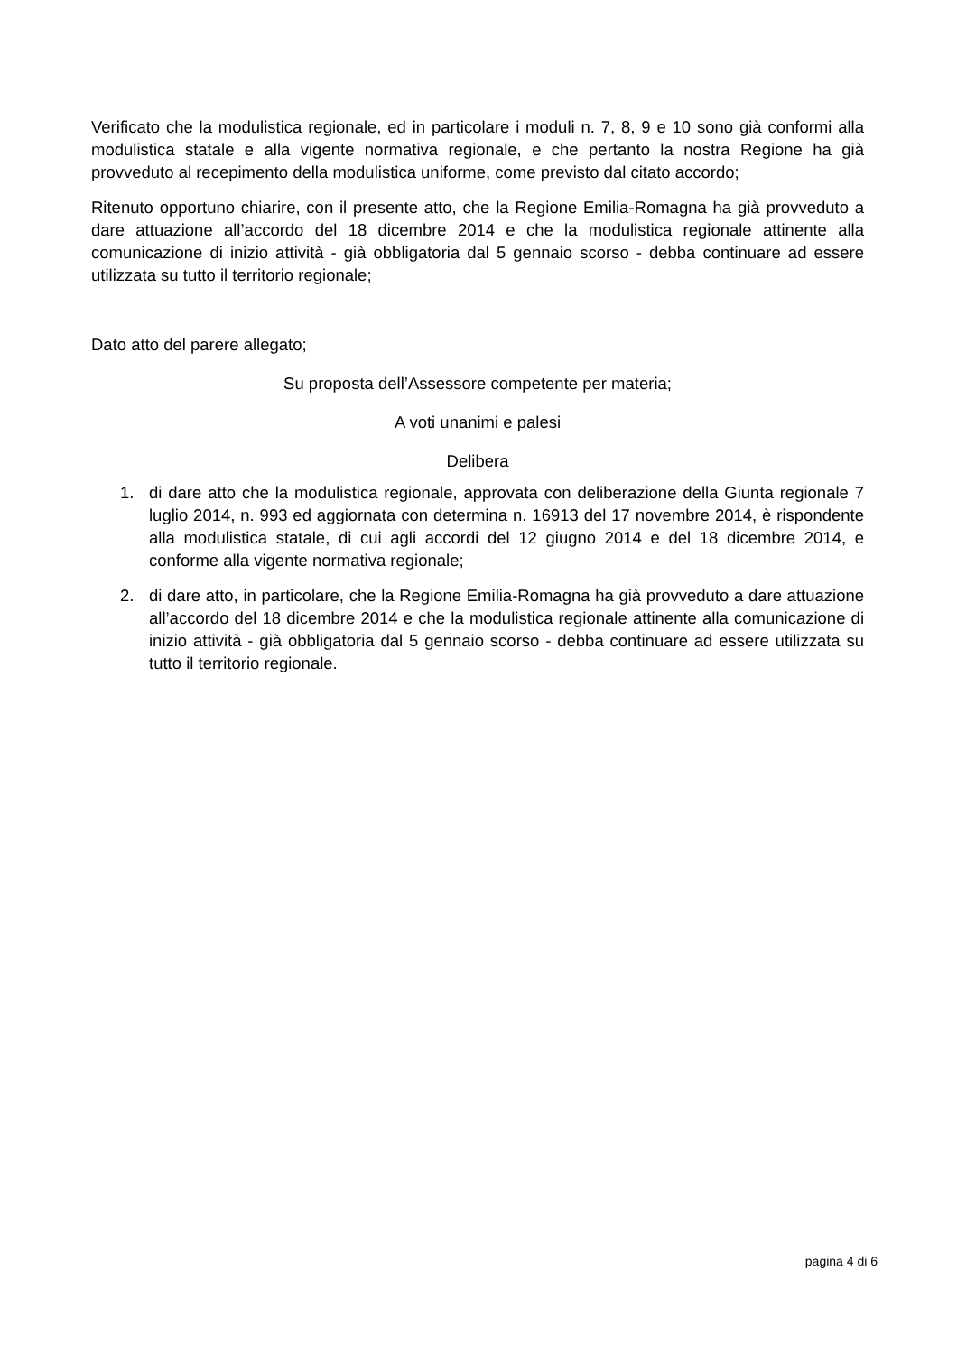Verificato che la modulistica regionale, ed in particolare i moduli n. 7, 8, 9 e 10 sono già conformi alla modulistica statale e alla vigente normativa regionale, e che pertanto la nostra Regione ha già provveduto al recepimento della modulistica uniforme, come previsto dal citato accordo;
Ritenuto opportuno chiarire, con il presente atto, che la Regione Emilia-Romagna ha già provveduto a dare attuazione all’accordo del 18 dicembre 2014 e che la modulistica regionale attinente alla comunicazione di inizio attività - già obbligatoria dal 5 gennaio scorso - debba continuare ad essere utilizzata su tutto il territorio regionale;
Dato atto del parere allegato;
Su proposta dell’Assessore competente per materia;
A voti unanimi e palesi
Delibera
1. di dare atto che la modulistica regionale, approvata con deliberazione della Giunta regionale 7 luglio 2014, n. 993 ed aggiornata con determina n. 16913 del 17 novembre 2014, è rispondente alla modulistica statale, di cui agli accordi del 12 giugno 2014 e del 18 dicembre 2014, e conforme alla vigente normativa regionale;
2. di dare atto, in particolare, che la Regione Emilia-Romagna ha già provveduto a dare attuazione all’accordo del 18 dicembre 2014 e che la modulistica regionale attinente alla comunicazione di inizio attività - già obbligatoria dal 5 gennaio scorso - debba continuare ad essere utilizzata su tutto il territorio regionale.
pagina 4 di 6